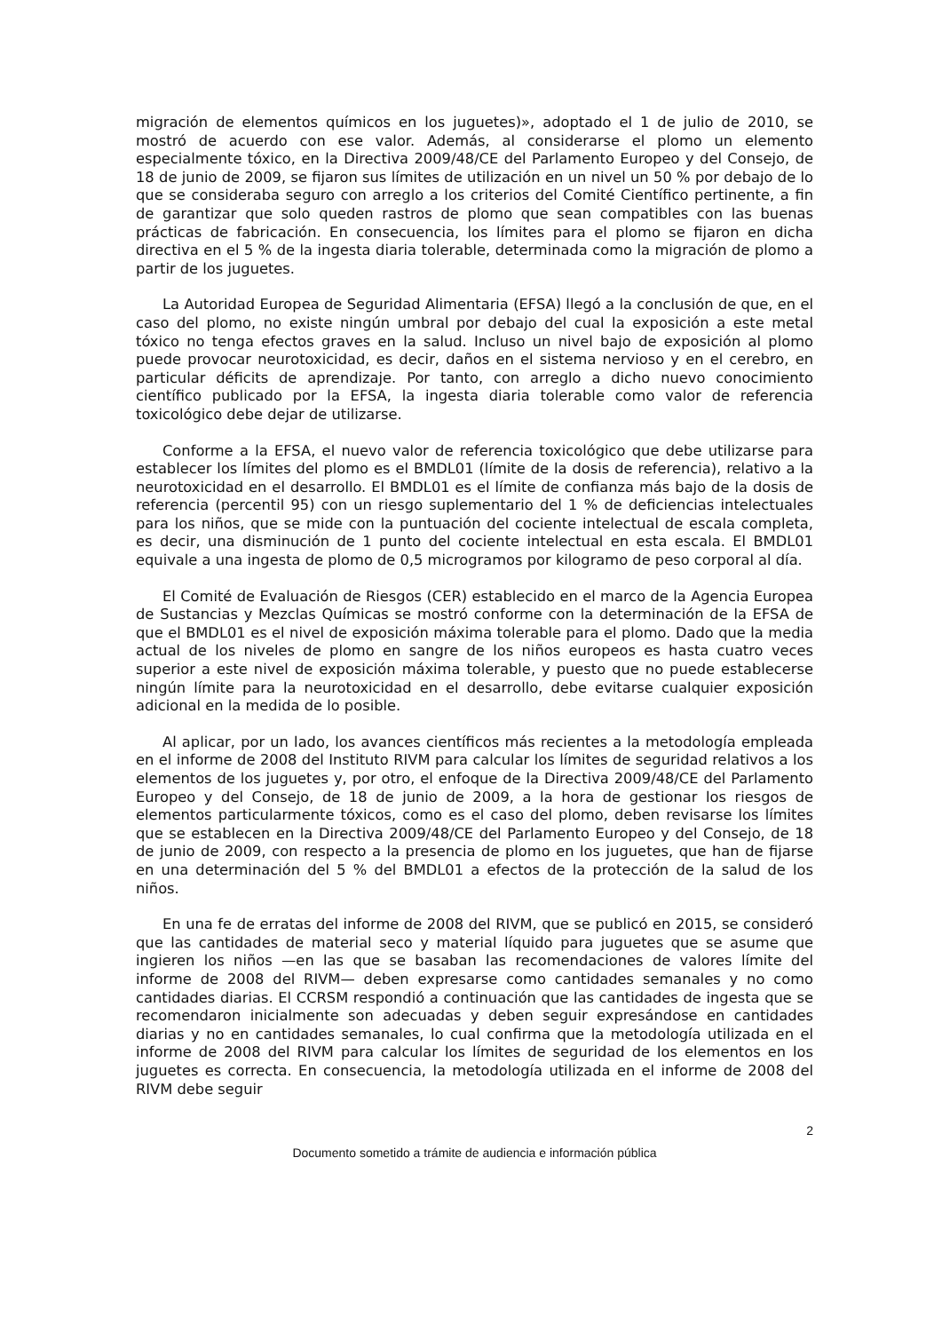migración de elementos químicos en los juguetes)», adoptado el 1 de julio de 2010, se mostró de acuerdo con ese valor. Además, al considerarse el plomo un elemento especialmente tóxico, en la Directiva 2009/48/CE del Parlamento Europeo y del Consejo, de 18 de junio de 2009, se fijaron sus límites de utilización en un nivel un 50 % por debajo de lo que se consideraba seguro con arreglo a los criterios del Comité Científico pertinente, a fin de garantizar que solo queden rastros de plomo que sean compatibles con las buenas prácticas de fabricación. En consecuencia, los límites para el plomo se fijaron en dicha directiva en el 5 % de la ingesta diaria tolerable, determinada como la migración de plomo a partir de los juguetes.
La Autoridad Europea de Seguridad Alimentaria (EFSA) llegó a la conclusión de que, en el caso del plomo, no existe ningún umbral por debajo del cual la exposición a este metal tóxico no tenga efectos graves en la salud. Incluso un nivel bajo de exposición al plomo puede provocar neurotoxicidad, es decir, daños en el sistema nervioso y en el cerebro, en particular déficits de aprendizaje. Por tanto, con arreglo a dicho nuevo conocimiento científico publicado por la EFSA, la ingesta diaria tolerable como valor de referencia toxicológico debe dejar de utilizarse.
Conforme a la EFSA, el nuevo valor de referencia toxicológico que debe utilizarse para establecer los límites del plomo es el BMDL01 (límite de la dosis de referencia), relativo a la neurotoxicidad en el desarrollo. El BMDL01 es el límite de confianza más bajo de la dosis de referencia (percentil 95) con un riesgo suplementario del 1 % de deficiencias intelectuales para los niños, que se mide con la puntuación del cociente intelectual de escala completa, es decir, una disminución de 1 punto del cociente intelectual en esta escala. El BMDL01 equivale a una ingesta de plomo de 0,5 microgramos por kilogramo de peso corporal al día.
El Comité de Evaluación de Riesgos (CER) establecido en el marco de la Agencia Europea de Sustancias y Mezclas Químicas se mostró conforme con la determinación de la EFSA de que el BMDL01 es el nivel de exposición máxima tolerable para el plomo. Dado que la media actual de los niveles de plomo en sangre de los niños europeos es hasta cuatro veces superior a este nivel de exposición máxima tolerable, y puesto que no puede establecerse ningún límite para la neurotoxicidad en el desarrollo, debe evitarse cualquier exposición adicional en la medida de lo posible.
Al aplicar, por un lado, los avances científicos más recientes a la metodología empleada en el informe de 2008 del Instituto RIVM para calcular los límites de seguridad relativos a los elementos de los juguetes y, por otro, el enfoque de la Directiva 2009/48/CE del Parlamento Europeo y del Consejo, de 18 de junio de 2009, a la hora de gestionar los riesgos de elementos particularmente tóxicos, como es el caso del plomo, deben revisarse los límites que se establecen en la Directiva 2009/48/CE del Parlamento Europeo y del Consejo, de 18 de junio de 2009, con respecto a la presencia de plomo en los juguetes, que han de fijarse en una determinación del 5 % del BMDL01 a efectos de la protección de la salud de los niños.
En una fe de erratas del informe de 2008 del RIVM, que se publicó en 2015, se consideró que las cantidades de material seco y material líquido para juguetes que se asume que ingieren los niños —en las que se basaban las recomendaciones de valores límite del informe de 2008 del RIVM— deben expresarse como cantidades semanales y no como cantidades diarias. El CCRSM respondió a continuación que las cantidades de ingesta que se recomendaron inicialmente son adecuadas y deben seguir expresándose en cantidades diarias y no en cantidades semanales, lo cual confirma que la metodología utilizada en el informe de 2008 del RIVM para calcular los límites de seguridad de los elementos en los juguetes es correcta. En consecuencia, la metodología utilizada en el informe de 2008 del RIVM debe seguir
2
Documento sometido a trámite de audiencia e información pública